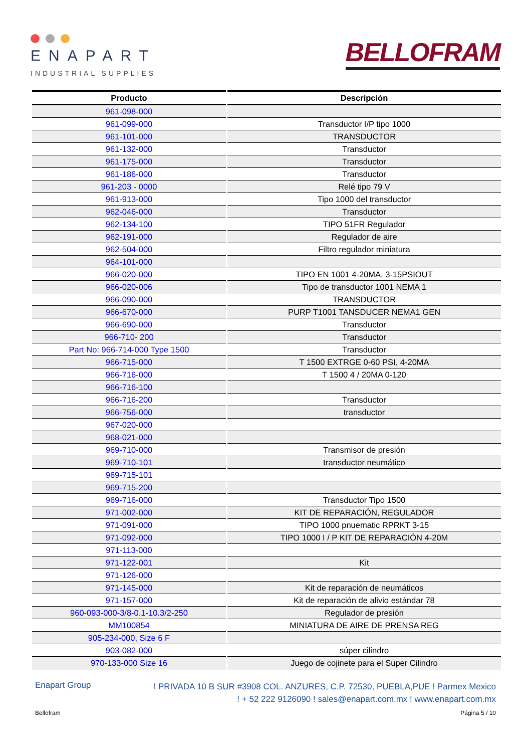ENAPART
INDUSTRIAL SUPPLIES
BELLOFRAM
| Producto | Descripción |
| --- | --- |
| 961-098-000 | |
| 961-099-000 | Transductor I/P tipo 1000 |
| 961-101-000 | TRANSDUCTOR |
| 961-132-000 | Transductor |
| 961-175-000 | Transductor |
| 961-186-000 | Transductor |
| 961-203 - 0000 | Relé tipo 79 V |
| 961-913-000 | Tipo 1000 del transductor |
| 962-046-000 | Transductor |
| 962-134-100 | TIPO 51FR Regulador |
| 962-191-000 | Regulador de aire |
| 962-504-000 | Filtro regulador miniatura |
| 964-101-000 | |
| 966-020-000 | TIPO EN 1001 4-20MA, 3-15PSIOUT |
| 966-020-006 | Tipo de transductor 1001 NEMA 1 |
| 966-090-000 | TRANSDUCTOR |
| 966-670-000 | PURP T1001 TANSDUCER NEMA1 GEN |
| 966-690-000 | Transductor |
| 966-710- 200 | Transductor |
| Part No: 966-714-000 Type 1500 | Transductor |
| 966-715-000 | T 1500 EXTRGE 0-60 PSI, 4-20MA |
| 966-716-000 | T 1500 4 / 20MA 0-120 |
| 966-716-100 | |
| 966-716-200 | Transductor |
| 966-756-000 | transductor |
| 967-020-000 | |
| 968-021-000 | |
| 969-710-000 | Transmisor de presión |
| 969-710-101 | transductor neumático |
| 969-715-101 | |
| 969-715-200 | |
| 969-716-000 | Transductor Tipo 1500 |
| 971-002-000 | KIT DE REPARACIÓN, REGULADOR |
| 971-091-000 | TIPO 1000 pnuematic RPRKT 3-15 |
| 971-092-000 | TIPO 1000 I / P KIT DE REPARACIÓN 4-20M |
| 971-113-000 | |
| 971-122-001 | Kit |
| 971-126-000 | |
| 971-145-000 | Kit de reparación de neumáticos |
| 971-157-000 | Kit de reparación de alivio estándar 78 |
| 960-093-000-3/8-0.1-10.3/2-250 | Regulador de presión |
| MM100854 | MINIATURA DE AIRE DE PRENSA REG |
| 905-234-000, Size 6 F | |
| 903-082-000 | súper cilindro |
| 970-133-000 Size 16 | Juego de cojinete para el Super Cilindro |
Enapart Group
! PRIVADA 10 B SUR #3908 COL. ANZURES, C.P. 72530, PUEBLA,PUE ! Parmex Mexico
! + 52 222 9126090 ! sales@enapart.com.mx ! www.enapart.com.mx
Bellofram Página 5 / 10